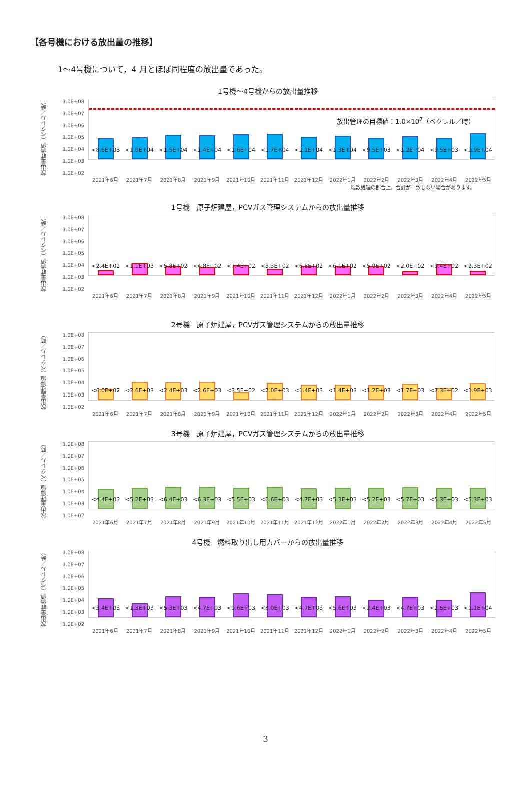【各号機における放出量の推移】
1～4号機について，4 月とほぼ同程度の放出量であった。
1号機～4号機からの放出量推移
放出量評価値（ベクレル／時）
1.0E+08
1.0E+07
1.0E+06
1.0E+05
1.0E+04
1.0E+03
1.0E+02
放出管理の目標値：1.0×10<sup>7</sup>（ベクレル／時）
<8.6E+03
<1.0E+04
<1.5E+04
<1.4E+04
<1.6E+04
<1.7E+04
<1.1E+04
<1.3E+04
<9.5E+03
<1.2E+04
<9.5E+03
<1.9E+04
2021年6月 2021年7月 2021年8月 2021年9月 2021年10月 2021年11月 2021年12月 2022年1月 2022年2月 2022年3月 2022年4月 2022年5月
端数処理の都合上，合計が一致しない場合があります。
1号機　原子炉建屋，PCVガス管理システムからの放出量推移
放出量評価値（ベクレル／時）
1.0E+08
1.0E+07
1.0E+06
1.0E+05
1.0E+04
1.0E+03
1.0E+02
<2.4E+02
<1.1E+03
<5.8E+02
<4.8E+02
<7.4E+02
<3.3E+02
<6.8E+02
<6.1E+02
<5.9E+02
<2.0E+02
<9.4E+02
<2.3E+02
2021年6月 2021年7月 2021年8月 2021年9月 2021年10月 2021年11月 2021年12月 2022年1月 2022年2月 2022年3月 2022年4月 2022年5月
2号機　原子炉建屋，PCVガス管理システムからの放出量推移
放出量評価値（ベクレル／時）
1.0E+08
1.0E+07
1.0E+06
1.0E+05
1.0E+04
1.0E+03
1.0E+02
<6.0E+02
<2.6E+03
<2.4E+03
<2.6E+03
<3.5E+02
<2.0E+03
<1.4E+03
<1.4E+03
<1.2E+03
<1.7E+03
<7.3E+02
<1.9E+03
2021年6月 2021年7月 2021年8月 2021年9月 2021年10月 2021年11月 2021年12月 2022年1月 2022年2月 2022年3月 2022年4月 2022年5月
3号機　原子炉建屋，PCVガス管理システムからの放出量推移
放出量評価値（ベクレル／時）
1.0E+08
1.0E+07
1.0E+06
1.0E+05
1.0E+04
1.0E+03
1.0E+02
<4.4E+03
<5.2E+03
<6.4E+03
<6.3E+03
<5.5E+03
<6.6E+03
<4.7E+03
<5.3E+03
<5.2E+03
<5.7E+03
<5.3E+03
<5.3E+03
2021年6月 2021年7月 2021年8月 2021年9月 2021年10月 2021年11月 2021年12月 2022年1月 2022年2月 2022年3月 2022年4月 2022年5月
4号機　燃料取り出し用カバーからの放出量推移
放出量評価値（ベクレル／時）
1.0E+08
1.0E+07
1.0E+06
1.0E+05
1.0E+04
1.0E+03
1.0E+02
<3.4E+03
<1.3E+03
<5.3E+03
<4.7E+03
<9.6E+03
<8.0E+03
<4.7E+03
<5.6E+03
<2.4E+03
<4.7E+03
<2.5E+03
<1.1E+04
2021年6月 2021年7月 2021年8月 2021年9月 2021年10月 2021年11月 2021年12月 2022年1月 2022年2月 2022年3月 2022年4月 2022年5月
3